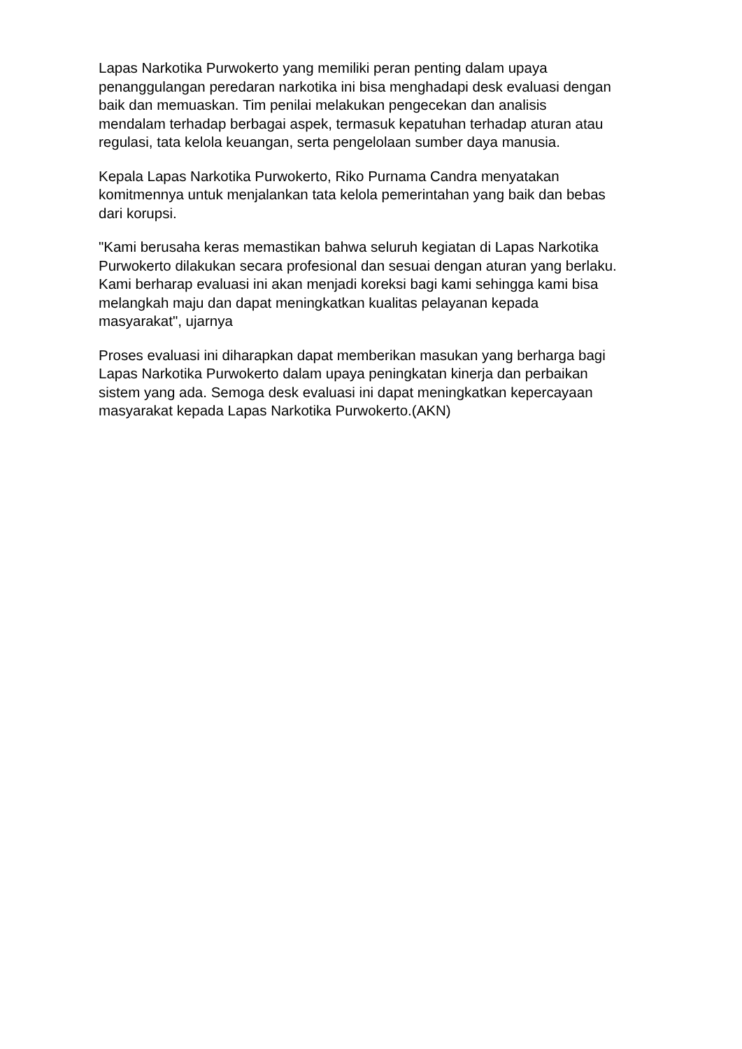Lapas Narkotika Purwokerto yang memiliki peran penting dalam upaya
penanggulangan peredaran narkotika ini bisa menghadapi desk evaluasi dengan
baik dan memuaskan. Tim penilai melakukan pengecekan dan analisis
mendalam terhadap berbagai aspek, termasuk kepatuhan terhadap aturan atau
regulasi, tata kelola keuangan, serta pengelolaan sumber daya manusia.
Kepala Lapas Narkotika Purwokerto, Riko Purnama Candra menyatakan
komitmennya untuk menjalankan tata kelola pemerintahan yang baik dan bebas
dari korupsi.
"Kami berusaha keras memastikan bahwa seluruh kegiatan di Lapas Narkotika
Purwokerto dilakukan secara profesional dan sesuai dengan aturan yang berlaku.
Kami berharap evaluasi ini akan menjadi koreksi bagi kami sehingga kami bisa
melangkah maju dan dapat meningkatkan kualitas pelayanan kepada
masyarakat", ujarnya
Proses evaluasi ini diharapkan dapat memberikan masukan yang berharga bagi
Lapas Narkotika Purwokerto dalam upaya peningkatan kinerja dan perbaikan
sistem yang ada. Semoga desk evaluasi ini dapat meningkatkan kepercayaan
masyarakat kepada Lapas Narkotika Purwokerto.(AKN)